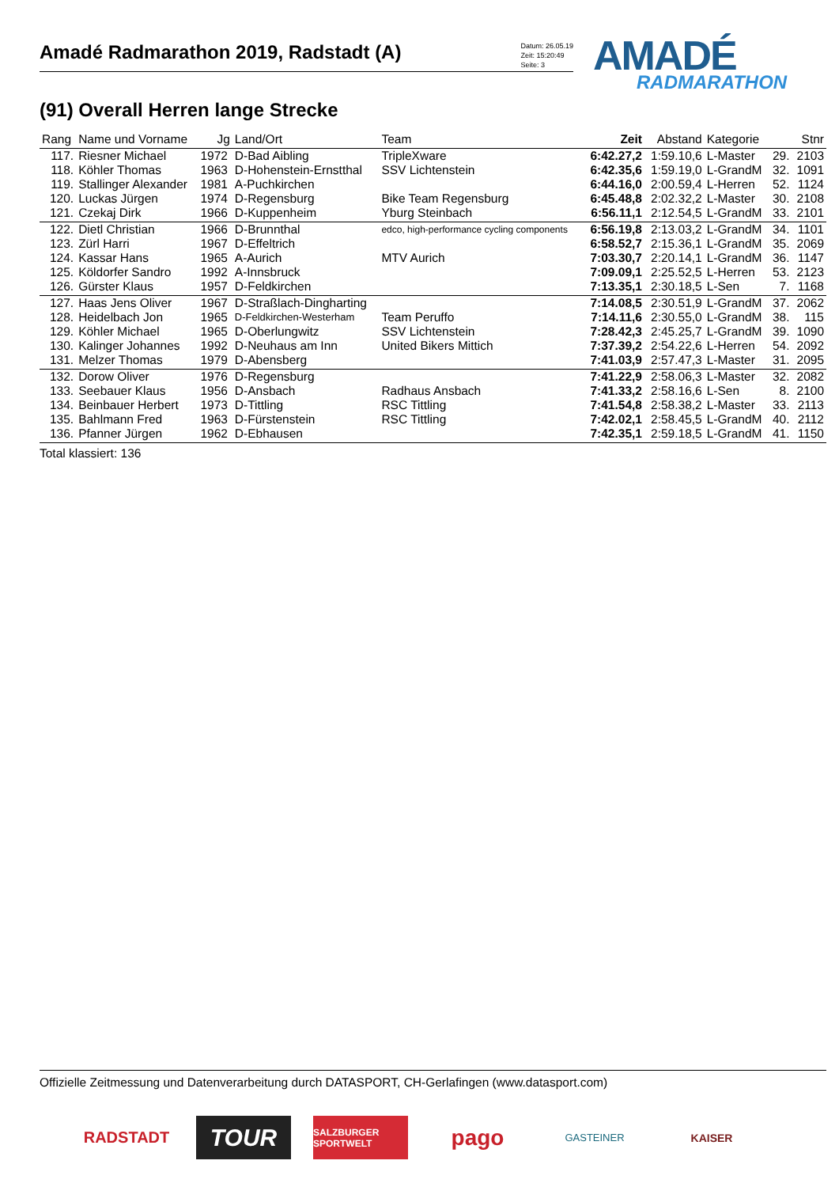Amadé Radmarathon 2019, Radstadt (A)
Datum: 26.05.19
Zeit: 15:20:49
Seite: 3
AMADÉ
RADMARATHON
(91) Overall Herren lange Strecke
| Rang | Name und Vorname | Jg | Land/Ort | Team | Zeit | Abstand | Kategorie | | Stnr |
| --- | --- | --- | --- | --- | --- | --- | --- | --- | --- |
| 117. | Riesner Michael | 1972 | D-Bad Aibling | TripleXware | 6:42.27,2 | 1:59.10,6 | L-Master | 29. | 2103 |
| 118. | Köhler Thomas | 1963 | D-Hohenstein-Ernstthal | SSV Lichtenstein | 6:42.35,6 | 1:59.19,0 | L-GrandM | 32. | 1091 |
| 119. | Stallinger Alexander | 1981 | A-Puchkirchen | | 6:44.16,0 | 2:00.59,4 | L-Herren | 52. | 1124 |
| 120. | Luckas Jürgen | 1974 | D-Regensburg | Bike Team Regensburg | 6:45.48,8 | 2:02.32,2 | L-Master | 30. | 2108 |
| 121. | Czekaj Dirk | 1966 | D-Kuppenheim | Yburg Steinbach | 6:56.11,1 | 2:12.54,5 | L-GrandM | 33. | 2101 |
| 122. | Dietl Christian | 1966 | D-Brunnthal | edco, high-performance cycling components | 6:56.19,8 | 2:13.03,2 | L-GrandM | 34. | 1101 |
| 123. | Zürl Harri | 1967 | D-Effeltrich | | 6:58.52,7 | 2:15.36,1 | L-GrandM | 35. | 2069 |
| 124. | Kassar Hans | 1965 | A-Aurich | MTV Aurich | 7:03.30,7 | 2:20.14,1 | L-GrandM | 36. | 1147 |
| 125. | Köldorfer Sandro | 1992 | A-Innsbruck | | 7:09.09,1 | 2:25.52,5 | L-Herren | 53. | 2123 |
| 126. | Gürster Klaus | 1957 | D-Feldkirchen | | 7:13.35,1 | 2:30.18,5 | L-Sen | 7. | 1168 |
| 127. | Haas Jens Oliver | 1967 | D-Straßlach-Dingharting | | 7:14.08,5 | 2:30.51,9 | L-GrandM | 37. | 2062 |
| 128. | Heidelbach Jon | 1965 | D-Feldkirchen-Westerham | Team Peruffo | 7:14.11,6 | 2:30.55,0 | L-GrandM | 38. | 115 |
| 129. | Köhler Michael | 1965 | D-Oberlungwitz | SSV Lichtenstein | 7:28.42,3 | 2:45.25,7 | L-GrandM | 39. | 1090 |
| 130. | Kalinger Johannes | 1992 | D-Neuhaus am Inn | United Bikers Mittich | 7:37.39,2 | 2:54.22,6 | L-Herren | 54. | 2092 |
| 131. | Melzer Thomas | 1979 | D-Abensberg | | 7:41.03,9 | 2:57.47,3 | L-Master | 31. | 2095 |
| 132. | Dorow Oliver | 1976 | D-Regensburg | | 7:41.22,9 | 2:58.06,3 | L-Master | 32. | 2082 |
| 133. | Seebauer Klaus | 1956 | D-Ansbach | Radhaus Ansbach | 7:41.33,2 | 2:58.16,6 | L-Sen | 8. | 2100 |
| 134. | Beinbauer Herbert | 1973 | D-Tittling | RSC Tittling | 7:41.54,8 | 2:58.38,2 | L-Master | 33. | 2113 |
| 135. | Bahlmann Fred | 1963 | D-Fürstenstein | RSC Tittling | 7:42.02,1 | 2:58.45,5 | L-GrandM | 40. | 2112 |
| 136. | Pfanner Jürgen | 1962 | D-Ebhausen | | 7:42.35,1 | 2:59.18,5 | L-GrandM | 41. | 1150 |
Total klassiert: 136
Offizielle Zeitmessung und Datenverarbeitung durch DATASPORT, CH-Gerlafingen (www.datasport.com)
RADSTADT TOUR SALZBURGER SPORTWELT pago GASTEINER KAISER